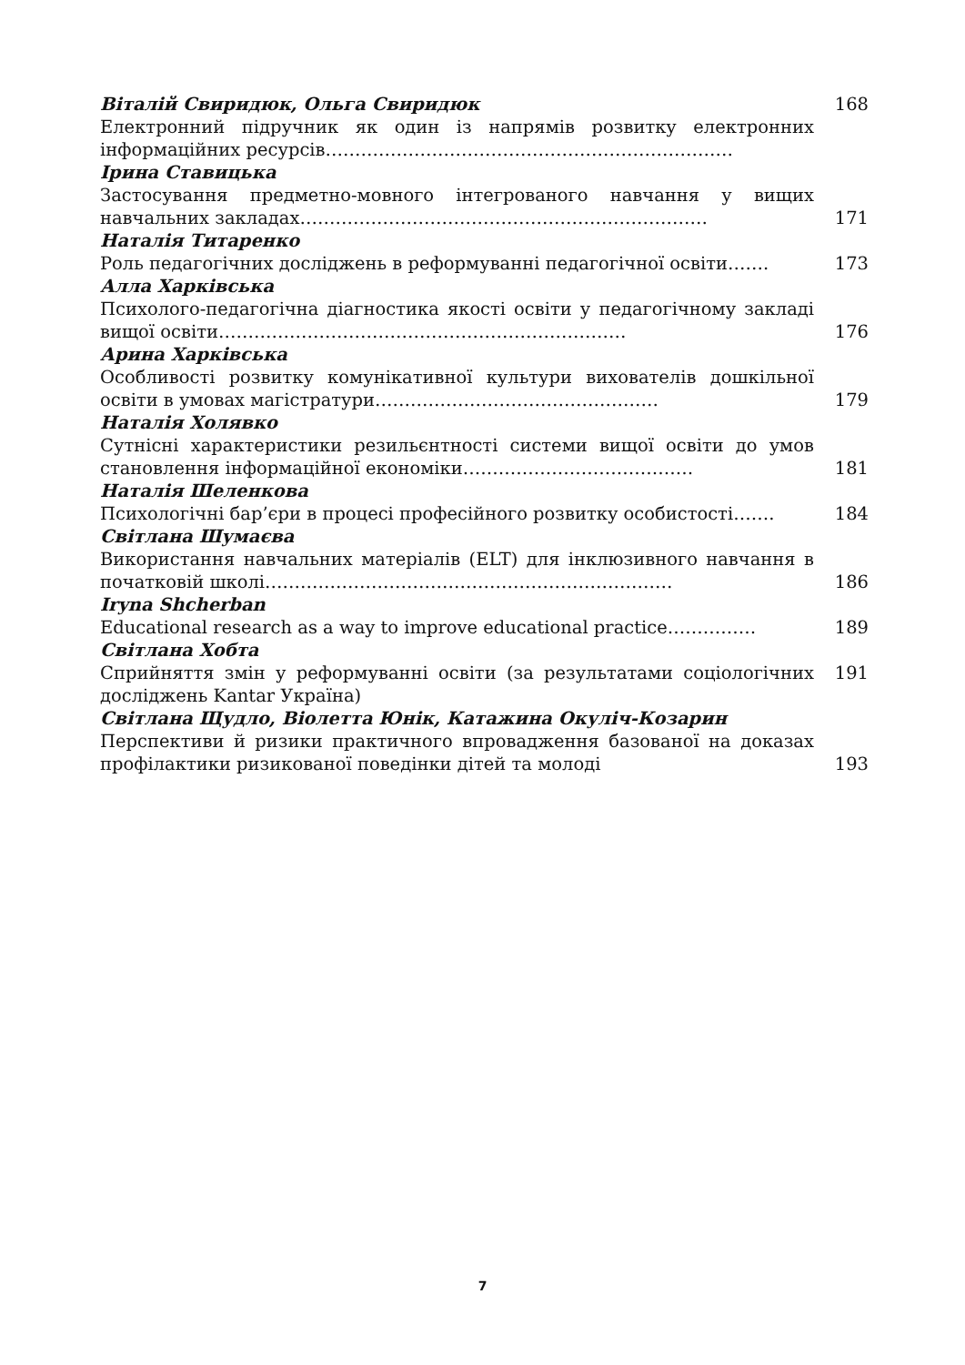| Віталій Свиридюк, Ольга Свиридюк | 168 |
| Електронний підручник як один із напрямів розвитку електронних інформаційних ресурсів…………………………………………………………… | |
| Ірина Ставицька | |
| Застосування предметно-мовного інтегрованого навчання у вищих навчальних закладах…………………………………………………………… | 171 |
| Наталія Титаренко | |
| Роль педагогічних досліджень в реформуванні педагогічної освіти……. | 173 |
| Алла Харківська | |
| Психолого-педагогічна діагностика якості освіти у педагогічному закладі вищої освіти…………………………………………………………… | 176 |
| Арина Харківська | |
| Особливості розвитку комунікативної культури вихователів дошкільної освіти в умовах магістратури………………………………………… | 179 |
| Наталія Холявко | |
| Сутнісні характеристики резильєнтності системи вищої освіти до умов становлення інформаційної економіки………………………………… | 181 |
| Наталія Шеленкова | |
| Психологічні бар’єри в процесі професійного розвитку особистості……. | 184 |
| Світлана Шумаєва | |
| Використання навчальних матеріалів (ELT) для інклюзивного навчання в початковій школі…………………………………………………………… | 186 |
| Iryna Shcherban | |
| Educational research as a way to improve educational practice…………… | 189 |
| Світлана Хобта | |
| Сприйняття змін у реформуванні освіти (за результатами соціологічних досліджень Kantar Україна) | 191 |
| Світлана Щудло, Віолетта Юнік, Катажина Окуліч-Козарин | |
| Перспективи й ризики практичного впровадження базованої на доказах профілактики ризикованої поведінки дітей та молоді | 193 |
7